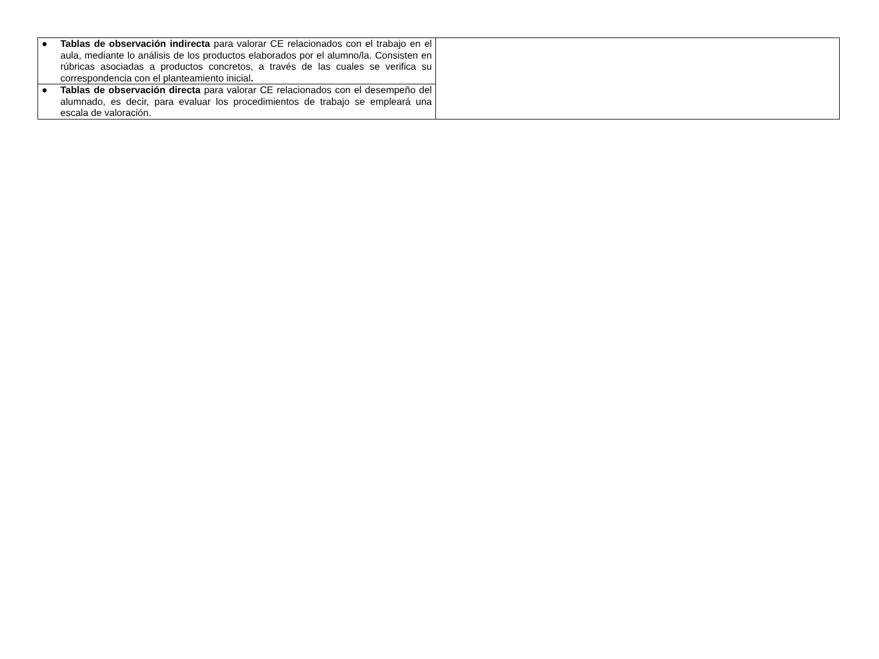| ● Tablas de observación indirecta para valorar CE relacionados con el trabajo en el aula, mediante lo análisis de los productos elaborados por el alumno/la. Consisten en rúbricas asociadas a productos concretos, a través de las cuales se verifica su correspondencia con el planteamiento inicial . | |
| ● Tablas de observación directa para valorar CE relacionados con el desempeño del alumnado, es decir, para evaluar los procedimientos de trabajo se empleará una escala de valoración. | |